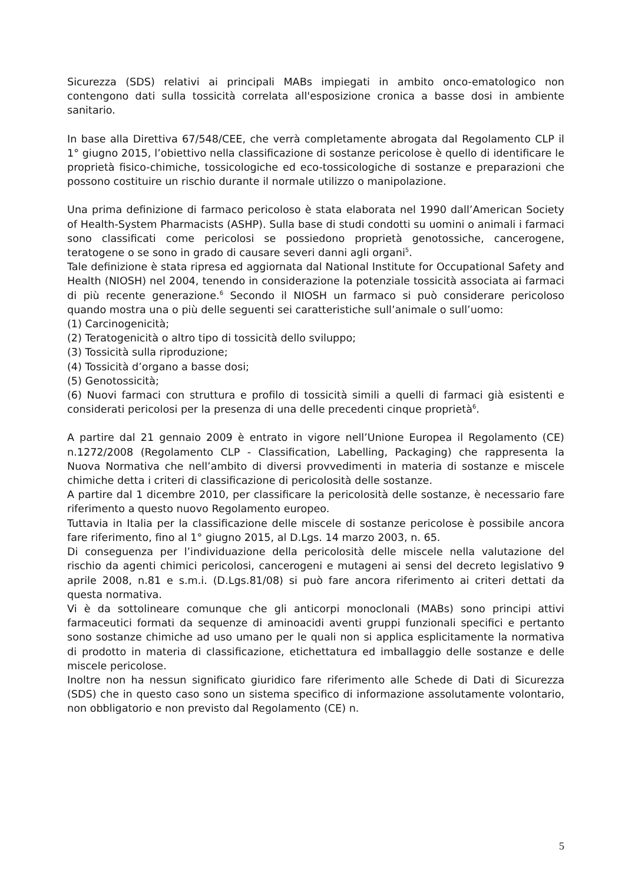Sicurezza (SDS) relativi ai principali MABs impiegati in ambito onco-ematologico non contengono dati sulla tossicità correlata all'esposizione cronica a basse dosi in ambiente sanitario.
In base alla Direttiva 67/548/CEE, che verrà completamente abrogata dal Regolamento CLP il 1° giugno 2015, l’obiettivo nella classificazione di sostanze pericolose è quello di identificare le proprietà fisico-chimiche, tossicologiche ed eco-tossicologiche di sostanze e preparazioni che possono costituire un rischio durante il normale utilizzo o manipolazione.
Una prima definizione di farmaco pericoloso è stata elaborata nel 1990 dall’American Society of Health-System Pharmacists (ASHP). Sulla base di studi condotti su uomini o animali i farmaci sono classificati come pericolosi se possiedono proprietà genotossiche, cancerogene, teratogene o se sono in grado di causare severi danni agli organi<sup>5</sup>.
Tale definizione è stata ripresa ed aggiornata dal National Institute for Occupational Safety and Health (NIOSH) nel 2004, tenendo in considerazione la potenziale tossicità associata ai farmaci di più recente generazione.<sup>6</sup> Secondo il NIOSH un farmaco si può considerare pericoloso quando mostra una o più delle seguenti sei caratteristiche sull’animale o sull’uomo:
(1) Carcinogenicità;
(2) Teratogenicità o altro tipo di tossicità dello sviluppo;
(3) Tossicità sulla riproduzione;
(4) Tossicità d’organo a basse dosi;
(5) Genotossicità;
(6) Nuovi farmaci con struttura e profilo di tossicità simili a quelli di farmaci già esistenti e considerati pericolosi per la presenza di una delle precedenti cinque proprietà<sup>6</sup>.
A partire dal 21 gennaio 2009 è entrato in vigore nell’Unione Europea il Regolamento (CE) n.1272/2008 (Regolamento CLP - Classification, Labelling, Packaging) che rappresenta la Nuova Normativa che nell’ambito di diversi provvedimenti in materia di sostanze e miscele chimiche detta i criteri di classificazione di pericolosità delle sostanze.
A partire dal 1 dicembre 2010, per classificare la pericolosità delle sostanze, è necessario fare riferimento a questo nuovo Regolamento europeo.
Tuttavia in Italia per la classificazione delle miscele di sostanze pericolose è possibile ancora fare riferimento, fino al 1° giugno 2015, al D.Lgs. 14 marzo 2003, n. 65.
Di conseguenza per l’individuazione della pericolosità delle miscele nella valutazione del rischio da agenti chimici pericolosi, cancerogeni e mutageni ai sensi del decreto legislativo 9 aprile 2008, n.81 e s.m.i. (D.Lgs.81/08) si può fare ancora riferimento ai criteri dettati da questa normativa.
Vi è da sottolineare comunque che gli anticorpi monoclonali (MABs) sono principi attivi farmaceutici formati da sequenze di aminoacidi aventi gruppi funzionali specifici e pertanto sono sostanze chimiche ad uso umano per le quali non si applica esplicitamente la normativa di prodotto in materia di classificazione, etichettatura ed imballaggio delle sostanze e delle miscele pericolose.
Inoltre non ha nessun significato giuridico fare riferimento alle Schede di Dati di Sicurezza (SDS) che in questo caso sono un sistema specifico di informazione assolutamente volontario, non obbligatorio e non previsto dal Regolamento (CE) n.
5